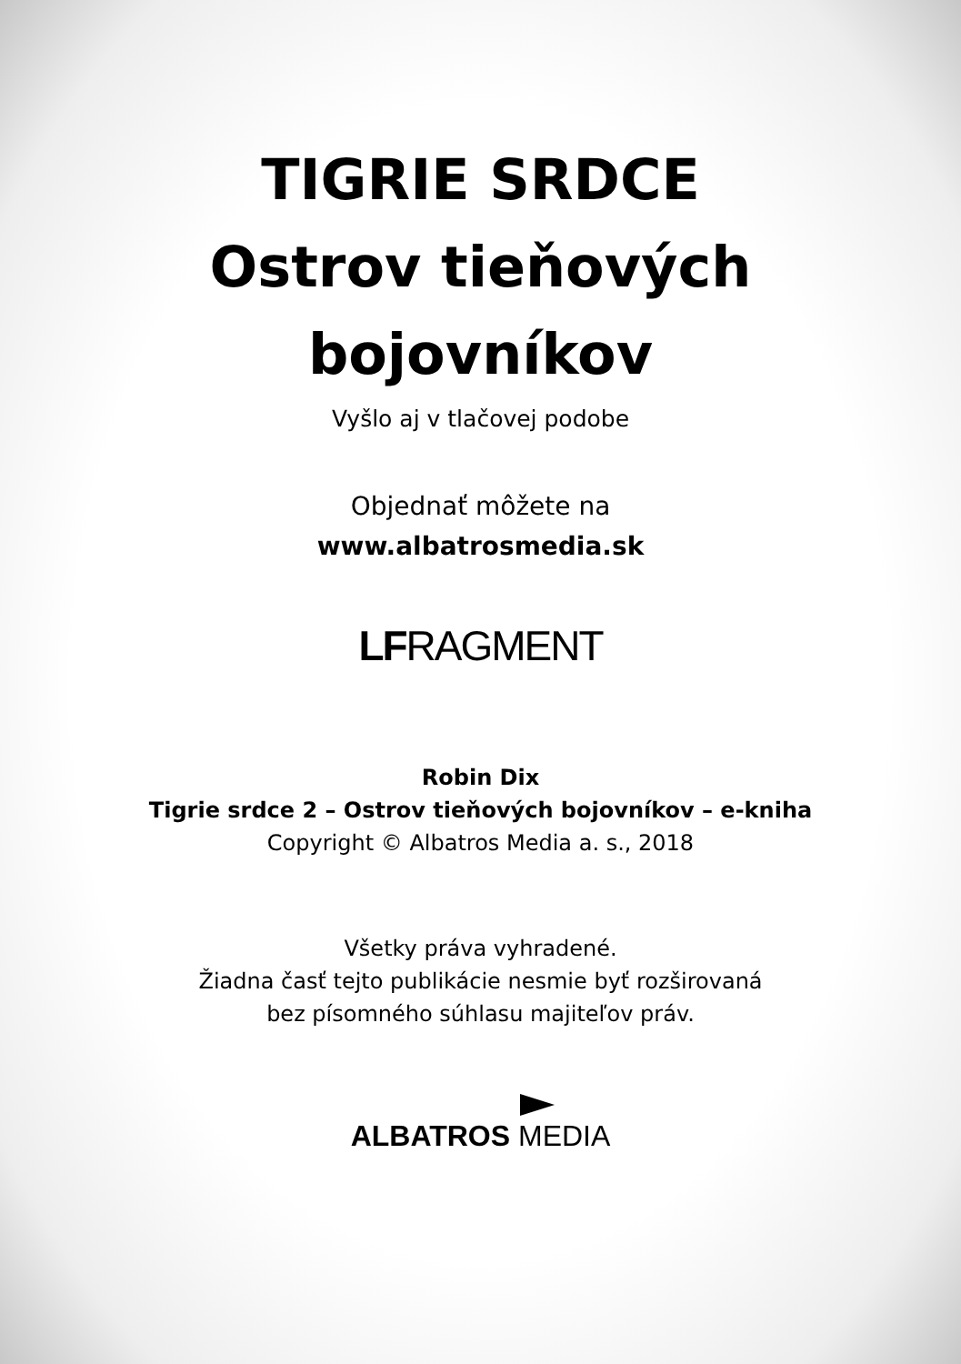TIGRIE SRDCE
Ostrov tieňových
bojovníkov
Vyšlo aj v tlačovej podobe
Objednať môžete na
www.albatrosmedia.sk
LFRAGMENT
Robin Dix
Tigrie srdce 2 – Ostrov tieňových bojovníkov – e-kniha
Copyright © Albatros Media a. s., 2018
Všetky práva vyhradené.
Žiadna časť tejto publikácie nesmie byť rozširovaná
bez písomného súhlasu majiteľov práv.
ALBATROS MEDIA